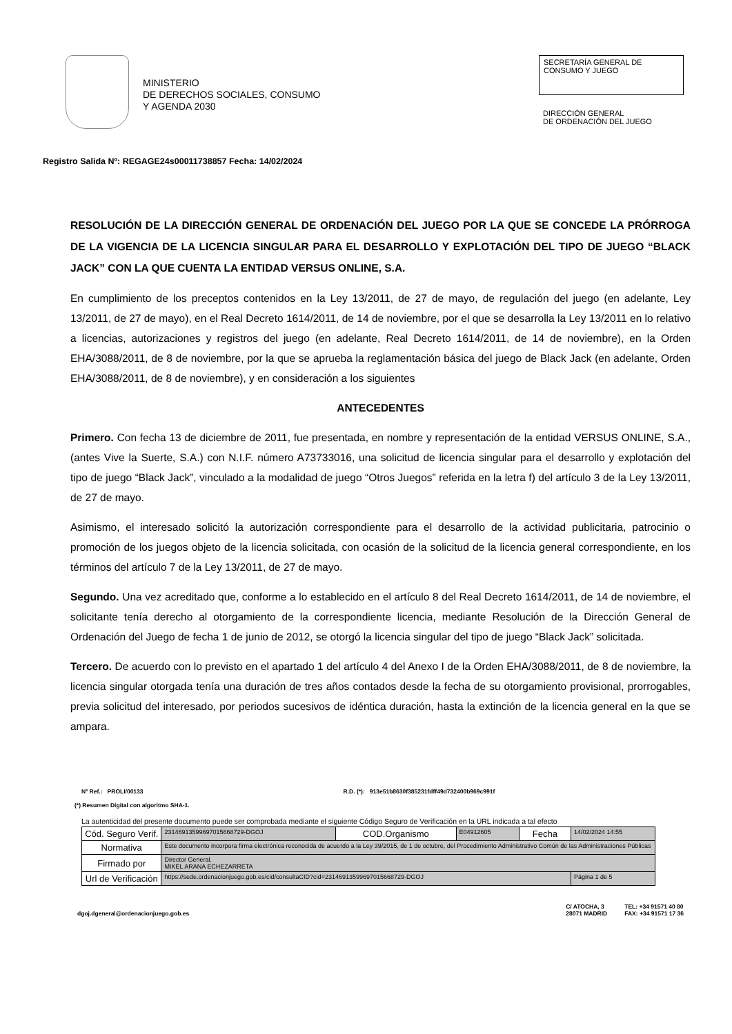MINISTERIO
DE DERECHOS SOCIALES, CONSUMO
Y AGENDA 2030
SECRETARÍA GENERAL DE
CONSUMO Y JUEGO
DIRECCIÓN GENERAL
DE ORDENACIÓN DEL JUEGO
Registro Salida Nº: REGAGE24s00011738857 Fecha: 14/02/2024
RESOLUCIÓN DE LA DIRECCIÓN GENERAL DE ORDENACIÓN DEL JUEGO POR LA QUE SE CONCEDE LA PRÓRROGA DE LA VIGENCIA DE LA LICENCIA SINGULAR PARA EL DESARROLLO Y EXPLOTACIÓN DEL TIPO DE JUEGO “BLACK JACK” CON LA QUE CUENTA LA ENTIDAD VERSUS ONLINE, S.A.
En cumplimiento de los preceptos contenidos en la Ley 13/2011, de 27 de mayo, de regulación del juego (en adelante, Ley 13/2011, de 27 de mayo), en el Real Decreto 1614/2011, de 14 de noviembre, por el que se desarrolla la Ley 13/2011 en lo relativo a licencias, autorizaciones y registros del juego (en adelante, Real Decreto 1614/2011, de 14 de noviembre), en la Orden EHA/3088/2011, de 8 de noviembre, por la que se aprueba la reglamentación básica del juego de Black Jack (en adelante, Orden EHA/3088/2011, de 8 de noviembre), y en consideración a los siguientes
ANTECEDENTES
Primero. Con fecha 13 de diciembre de 2011, fue presentada, en nombre y representación de la entidad VERSUS ONLINE, S.A., (antes Vive la Suerte, S.A.) con N.I.F. número A73733016, una solicitud de licencia singular para el desarrollo y explotación del tipo de juego “Black Jack”, vinculado a la modalidad de juego “Otros Juegos” referida en la letra f) del artículo 3 de la Ley 13/2011, de 27 de mayo.
Asimismo, el interesado solicitó la autorización correspondiente para el desarrollo de la actividad publicitaria, patrocinio o promoción de los juegos objeto de la licencia solicitada, con ocasión de la solicitud de la licencia general correspondiente, en los términos del artículo 7 de la Ley 13/2011, de 27 de mayo.
Segundo. Una vez acreditado que, conforme a lo establecido en el artículo 8 del Real Decreto 1614/2011, de 14 de noviembre, el solicitante tenía derecho al otorgamiento de la correspondiente licencia, mediante Resolución de la Dirección General de Ordenación del Juego de fecha 1 de junio de 2012, se otorgó la licencia singular del tipo de juego “Black Jack” solicitada.
Tercero. De acuerdo con lo previsto en el apartado 1 del artículo 4 del Anexo I de la Orden EHA/3088/2011, de 8 de noviembre, la licencia singular otorgada tenía una duración de tres años contados desde la fecha de su otorgamiento provisional, prorrogables, previa solicitud del interesado, por periodos sucesivos de idéntica duración, hasta la extinción de la licencia general en la que se ampara.
Nº Ref.: PROLI/00133 R.D. (*): 913e51b8630f385231fdff49d732400b969c991f
(*) Resumen Digital con algoritmo SHA-1.
La autenticidad del presente documento puede ser comprobada mediante el siguiente Código Seguro de Verificación en la URL indicada a tal efecto
| Cód. Seguro Verif. | 2314691359969701566872­9-DGOJ | COD.Organismo | E04912605 | Fecha | 14/02/2024 14:55 |
| Normativa | Este documento incorpora firma electrónica reconocida de acuerdo a la Ley 39/2015, de 1 de octubre, del Procedimiento Administrativo Común de las Administraciones Públicas | | | | |
| Firmado por | Director General. MIKEL ARANA ECHEZARRETA | | | | |
| Url de Verificación | https://sede.ordenacionjuego.gob.es/cid/consultaCID?cid=23146913599697015668729-DGOJ | | | | Página 1 de 5 |
dgoj.dgeneral@ordenacionjuego.gob.es C/ ATOCHA, 3
28071 MADRID TEL: +34 91571 40 80
FAX: +34 91571 17 36